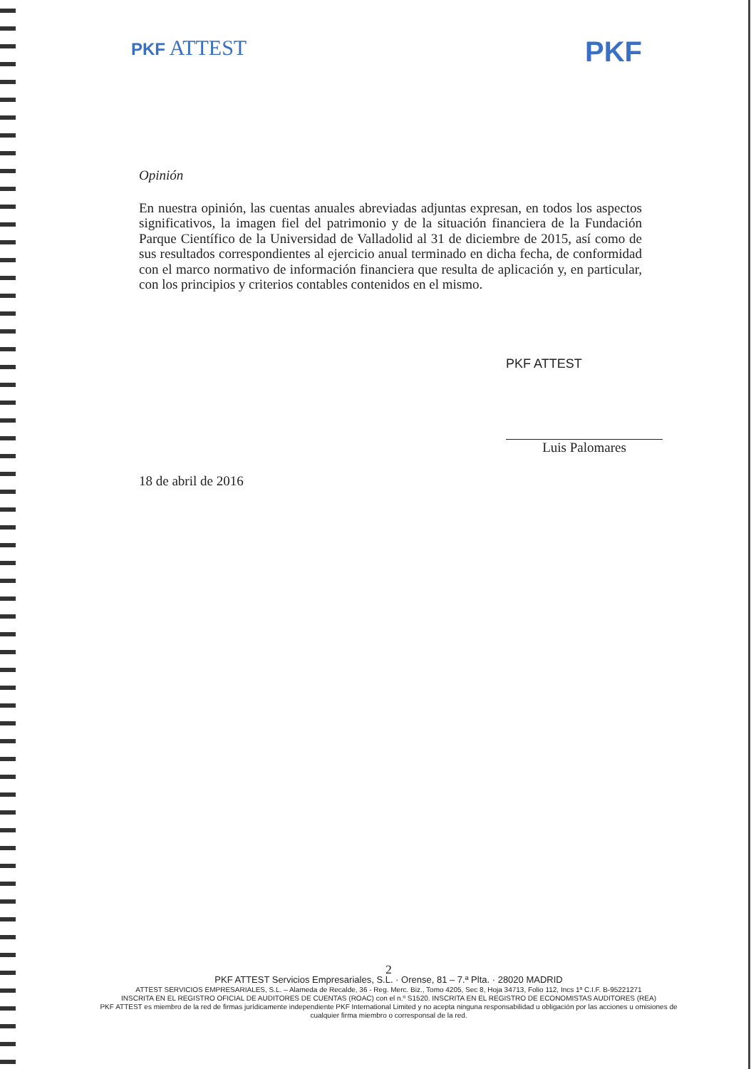PKF ATTEST
PKF
Opinión
En nuestra opinión, las cuentas anuales abreviadas adjuntas expresan, en todos los aspectos significativos, la imagen fiel del patrimonio y de la situación financiera de la Fundación Parque Científico de la Universidad de Valladolid al 31 de diciembre de 2015, así como de sus resultados correspondientes al ejercicio anual terminado en dicha fecha, de conformidad con el marco normativo de información financiera que resulta de aplicación y, en particular, con los principios y criterios contables contenidos en el mismo.
PKF ATTEST
Luis Palomares
18 de abril de 2016
2
PKF ATTEST Servicios Empresariales, S.L. · Orense, 81 – 7.ª Plta. · 28020 MADRID
ATTEST SERVICIOS EMPRESARIALES, S.L. – Alameda de Recalde, 36 - Reg. Merc. Biz., Tomo 4205, Sec 8, Hoja 34713, Folio 112, Incs 1ª C.I.F. B-95221271
INSCRITA EN EL REGISTRO OFICIAL DE AUDITORES DE CUENTAS (ROAC) con el n.º S1520. INSCRITA EN EL REGISTRO DE ECONOMISTAS AUDITORES (REA)
PKF ATTEST es miembro de la red de firmas jurídicamente independiente PKF International Limited y no acepta ninguna responsabilidad u obligación por las acciones u omisiones de cualquier firma miembro o corresponsal de la red.